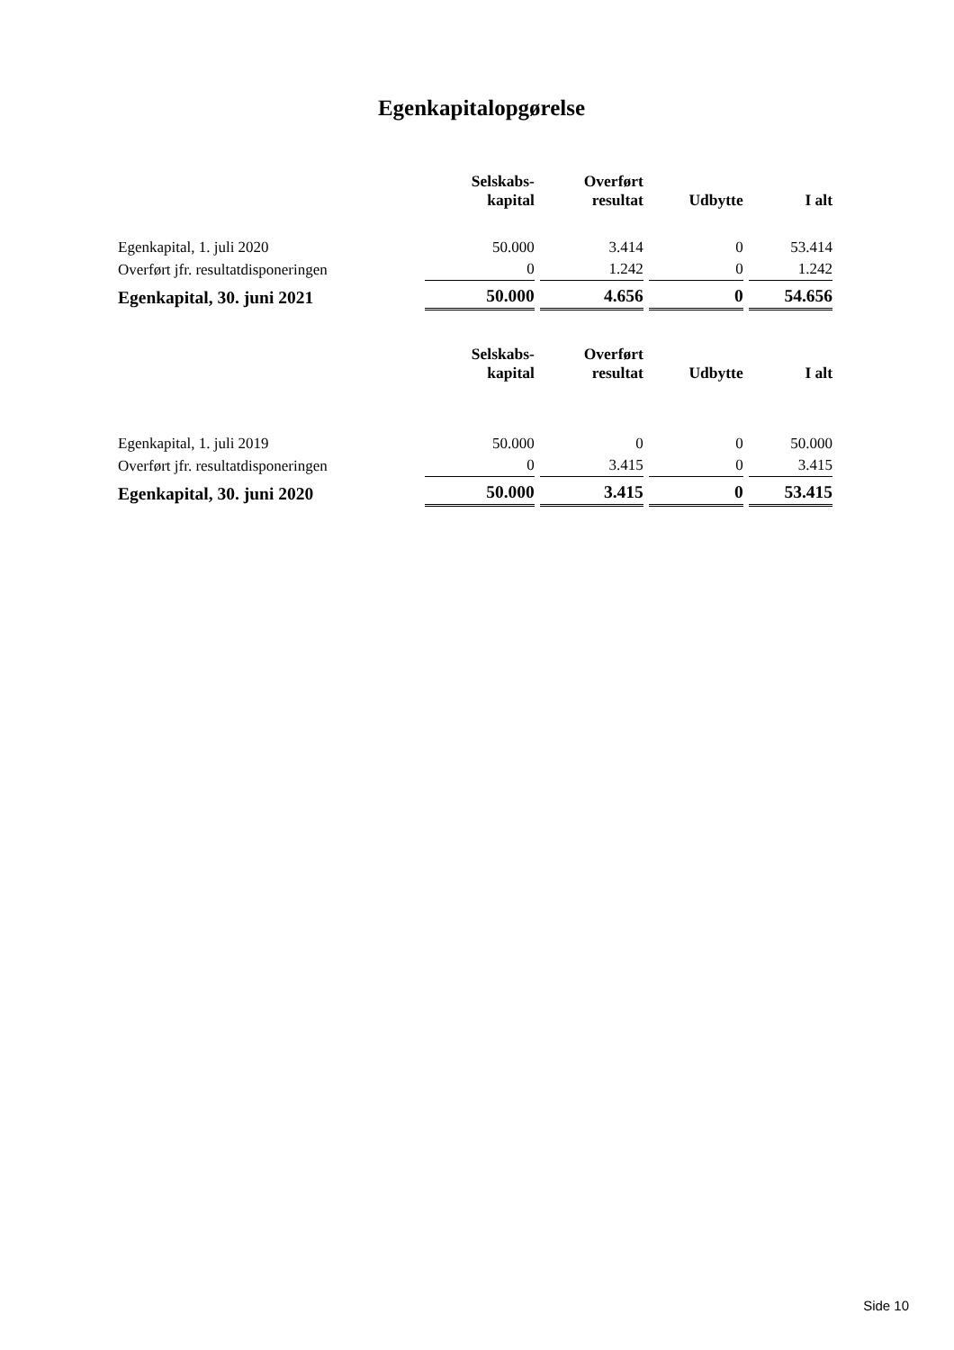Egenkapitalopgørelse
| | Selskabs- kapital | Overført resultat | Udbytte | I alt |
| --- | --- | --- | --- | --- |
| Egenkapital, 1. juli 2020 | 50.000 | 3.414 | 0 | 53.414 |
| Overført jfr. resultatdisponeringen | 0 | 1.242 | 0 | 1.242 |
| Egenkapital, 30. juni 2021 | 50.000 | 4.656 | 0 | 54.656 |
| | Selskabs- kapital | Overført resultat | Udbytte | I alt |
| --- | --- | --- | --- | --- |
| Egenkapital, 1. juli 2019 | 50.000 | 0 | 0 | 50.000 |
| Overført jfr. resultatdisponeringen | 0 | 3.415 | 0 | 3.415 |
| Egenkapital, 30. juni 2020 | 50.000 | 3.415 | 0 | 53.415 |
Side 10